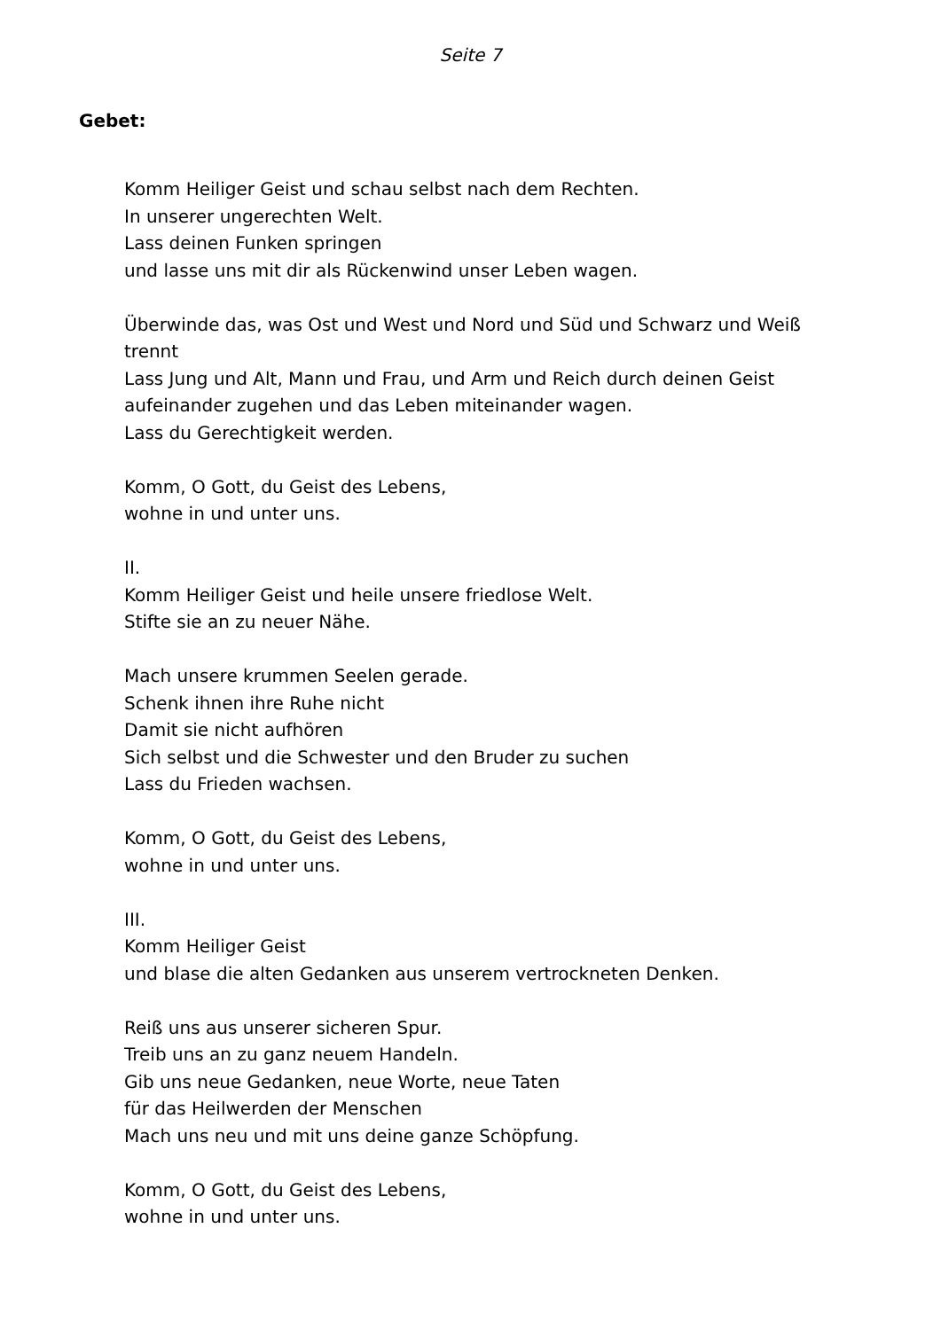Seite 7
Gebet:
Komm Heiliger Geist und schau selbst nach dem Rechten.
In unserer ungerechten Welt.
Lass deinen Funken springen
und lasse uns mit dir als Rückenwind unser Leben wagen.
Überwinde das, was Ost und West und Nord und Süd und Schwarz und Weiß trennt
Lass Jung und Alt, Mann und Frau, und Arm und Reich durch deinen Geist aufeinander zugehen und das Leben miteinander wagen.
Lass du Gerechtigkeit werden.
Komm, O Gott, du Geist des Lebens,
wohne in und unter uns.
II.
Komm Heiliger Geist und heile unsere friedlose Welt.
Stifte sie an zu neuer Nähe.
Mach unsere krummen Seelen gerade.
Schenk ihnen ihre Ruhe nicht
Damit sie nicht aufhören
Sich selbst und die Schwester und den Bruder zu suchen
Lass du Frieden wachsen.
Komm, O Gott, du Geist des Lebens,
wohne in und unter uns.
III.
Komm Heiliger Geist
und blase die alten Gedanken aus unserem vertrockneten Denken.
Reiß uns aus unserer sicheren Spur.
Treib uns an zu ganz neuem Handeln.
Gib uns neue Gedanken, neue Worte, neue Taten
für das Heilwerden der Menschen
Mach uns neu und mit uns deine ganze Schöpfung.
Komm, O Gott, du Geist des Lebens,
wohne in und unter uns.